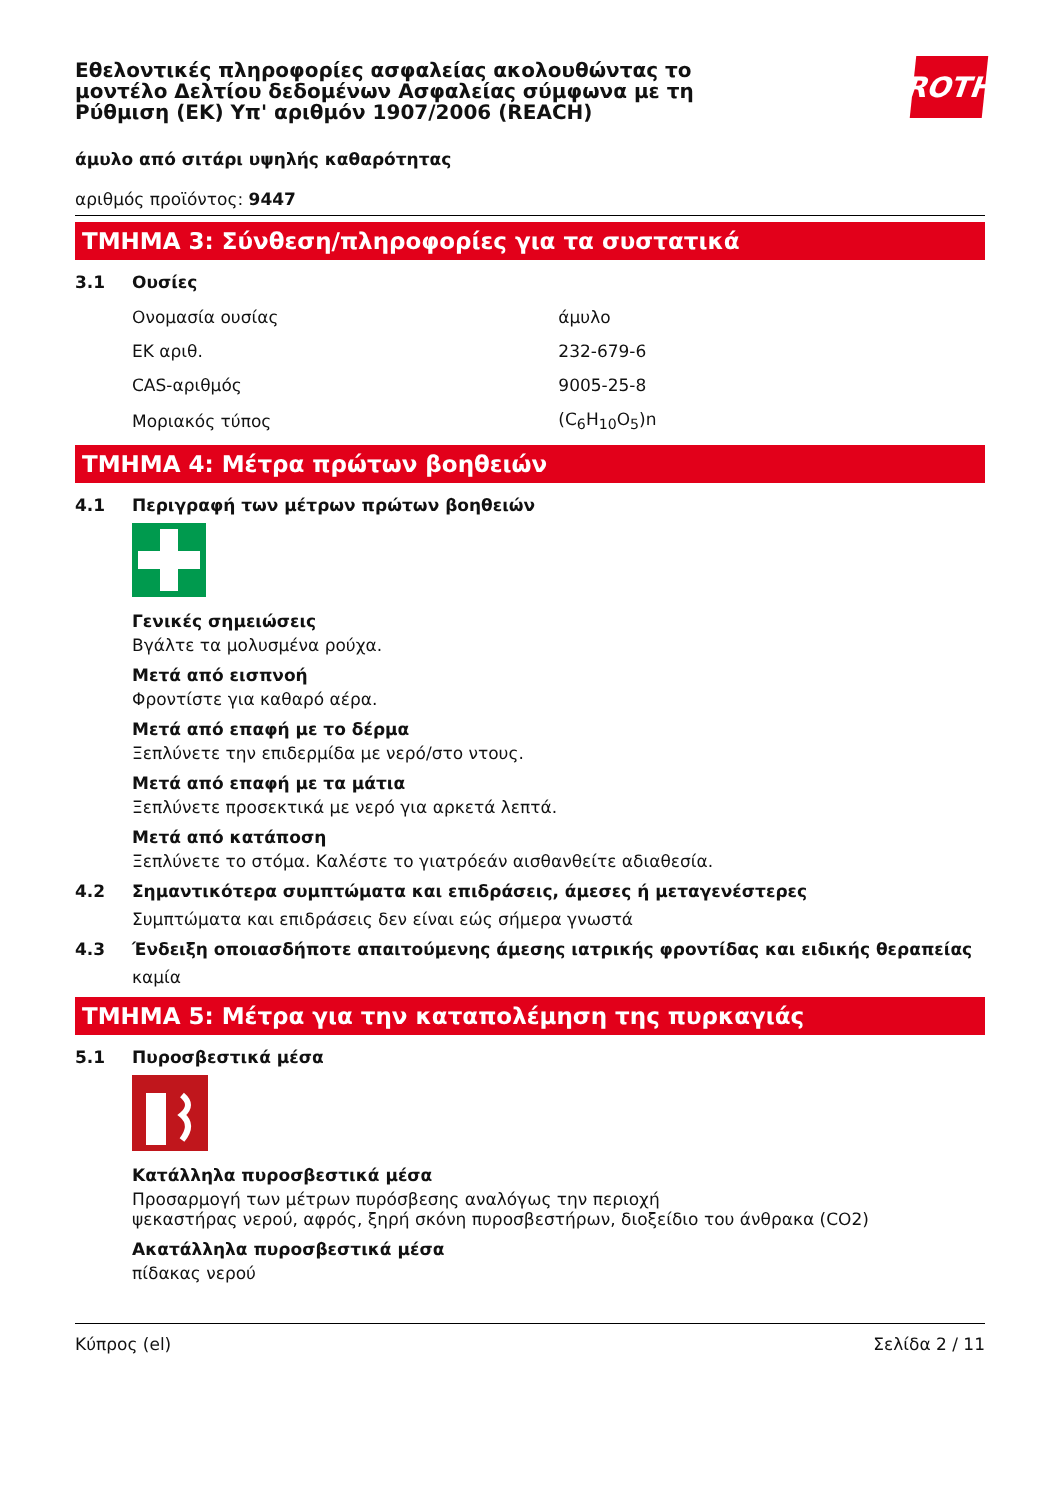Εθελοντικές πληροφορίες ασφαλείας ακολουθώντας το
μοντέλο Δελτίου δεδομένων Ασφαλείας σύμφωνα με τη
Ρύθμιση (ΕΚ) Υπ' αριθμόν 1907/2006 (REACH)
ROTH
άμυλο από σιτάρι υψηλής καθαρότητας
αριθμός προϊόντος: 9447
ΤΜΗΜΑ 3: Σύνθεση/πληροφορίες για τα συστατικά
3.1 Ουσίες
| Ονομασία ουσίας | άμυλο |
| ΕΚ αριθ. | 232-679-6 |
| CAS-αριθμός | 9005-25-8 |
| Μοριακός τύπος | (C<sub>6</sub>H<sub>10</sub>O<sub>5</sub>)n |
ΤΜΗΜΑ 4: Μέτρα πρώτων βοηθειών
4.1 Περιγραφή των μέτρων πρώτων βοηθειών
Γενικές σημειώσεις
Βγάλτε τα μολυσμένα ρούχα.
Μετά από εισπνοή
Φροντίστε για καθαρό αέρα.
Μετά από επαφή με το δέρμα
Ξεπλύνετε την επιδερμίδα με νερό/στο ντους.
Μετά από επαφή με τα μάτια
Ξεπλύνετε προσεκτικά με νερό για αρκετά λεπτά.
Μετά από κατάποση
Ξεπλύνετε το στόμα. Καλέστε το γιατρόεάν αισθανθείτε αδιαθεσία.
4.2 Σημαντικότερα συμπτώματα και επιδράσεις, άμεσες ή μεταγενέστερες
Συμπτώματα και επιδράσεις δεν είναι εώς σήμερα γνωστά
4.3 Ένδειξη οποιασδήποτε απαιτούμενης άμεσης ιατρικής φροντίδας και ειδικής θεραπείας
καμία
ΤΜΗΜΑ 5: Μέτρα για την καταπολέμηση της πυρκαγιάς
5.1 Πυροσβεστικά μέσα
Κατάλληλα πυροσβεστικά μέσα
Προσαρμογή των μέτρων πυρόσβεσης αναλόγως την περιοχή
ψεκαστήρας νερού, αφρός, ξηρή σκόνη πυροσβεστήρων, διοξείδιο του άνθρακα (CO2)
Ακατάλληλα πυροσβεστικά μέσα
πίδακας νερού
Κύπρος (el) Σελίδα 2 / 11